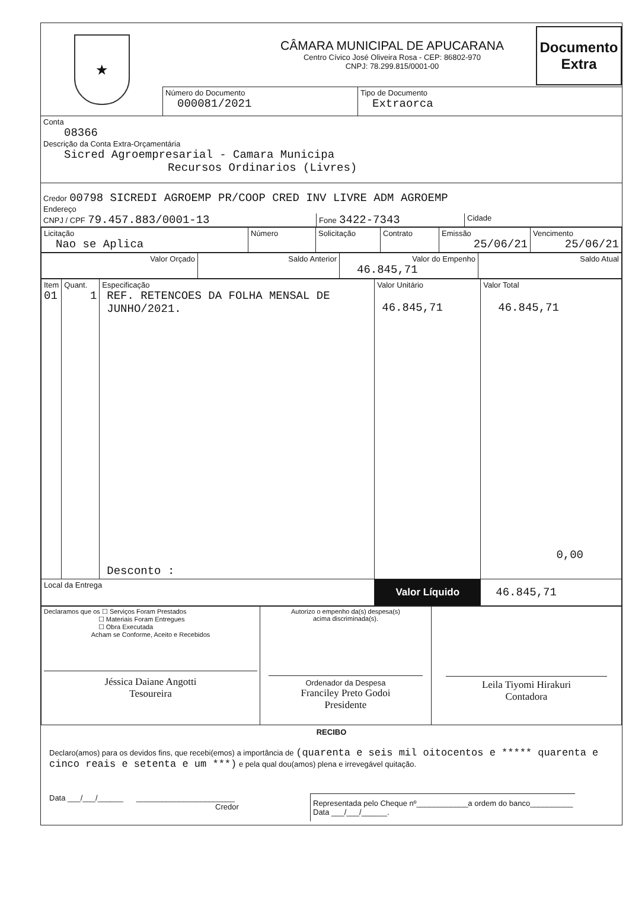★
CÂMARA MUNICIPAL DE APUCARANA
Centro Cívico José Oliveira Rosa - CEP: 86802-970
CNPJ: 78.299.815/0001-00
Número do Documento
000081/2021
Tipo de Documento
Extraorca
Documento Extra
Conta
08366
Descrição da Conta Extra-Orçamentária
Sicred Agroempresarial - Camara Municipa
Recursos Ordinarios (Livres)
Credor 00798 SICREDI AGROEMP PR/COOP CRED INV LIVRE ADM AGROEMP
Endereço
CNPJ / CPF 79.457.883/0001-13
Fone 3422-7343
Cidade
| Licitação Nao se Aplica | Número | Solicitação | Contrato | Emissão 25/06/21 | Vencimento 25/06/21 |
| Valor Orçado | Saldo Anterior | Valor do Empenho 46.845,71 | Saldo Atual |
| Item 01 | Quant. 1 | Especificação REF. RETENCOES DA FOLHA MENSAL DE JUNHO/2021. Desconto : | Valor Unitário 46.845,71 | Valor Total 46.845,71 0,00 |
| Local da Entrega | | | Valor Líquido | 46.845,71 |
| Declaramos que os ☐ Serviços Foram Prestados ☐ Materiais Foram Entregues ☐ Obra Executada Acham se Conforme, Aceito e Recebidos Jéssica Daiane Angotti Tesoureira | Autorizo o empenho da(s) despesa(s) acima discriminada(s). Ordenador da Despesa Franciley Preto Godoi Presidente | Leila Tiyomi Hirakuri Contadora |
RECIBO
Declaro(amos) para os devidos fins, que recebi(emos) a importância de (quarenta e seis mil oitocentos e ***** quarenta e cinco reais e setenta e um ***) e pela qual dou(amos) plena e irrevegável quitação.
Data ___/___/______ _______________________
Credor
Representada pelo Cheque nº____________a ordem do banco__________
Data ___/___/______.